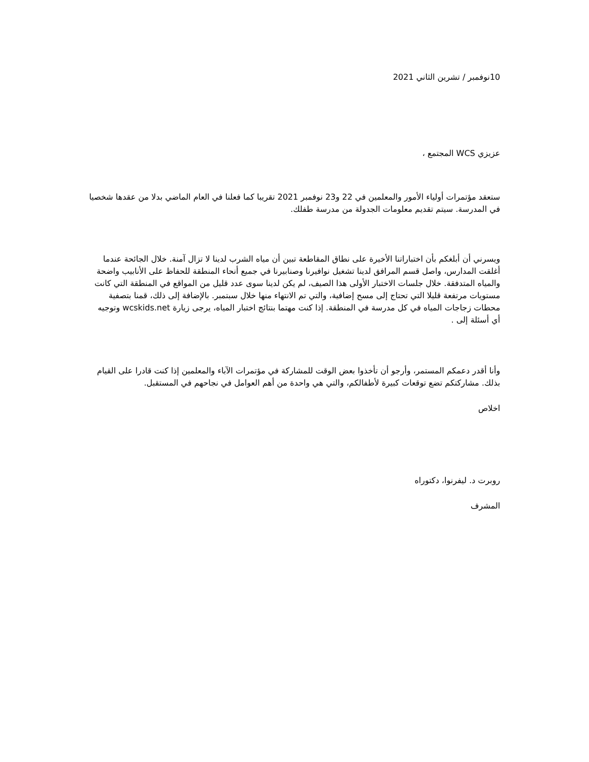10نوفمبر / تشرين الثاني 2021
عزيزي WCS المجتمع ،
ستعقد مؤتمرات أولياء الأمور والمعلمين في 22 و23 نوفمبر 2021 تقريبا كما فعلنا في العام الماضي بدلا من عقدها شخصيا في المدرسة. سيتم تقديم معلومات الجدولة من مدرسة طفلك.
ويسرني أن أبلغكم بأن اختباراتنا الأخيرة على نطاق المقاطعة تبين أن مياه الشرب لدينا لا تزال آمنة. خلال الجائحة عندما أغلقت المدارس، واصل قسم المرافق لدينا تشغيل نوافيرنا وصنابيرنا في جميع أنحاء المنطقة للحفاظ على الأنابيب واضحة والمياه المتدفقة. خلال جلسات الاختبار الأولى هذا الصيف، لم يكن لدينا سوى عدد قليل من المواقع في المنطقة التي كانت مستويات مرتفعة قليلا التي تحتاج إلى مسح إضافية، والتي تم الانتهاء منها خلال سبتمبر. بالإضافة إلى ذلك، قمنا بتصفية محطات زجاجات المياه في كل مدرسة في المنطقة. إذا كنت مهتما بنتائج اختبار المياه، يرجى زيارة wcskids.net وتوجيه أي أسئلة إلى .
وأنا أقدر دعمكم المستمر، وأرجو أن تأخذوا بعض الوقت للمشاركة في مؤتمرات الآباء والمعلمين إذا كنت قادرا على القيام بذلك. مشاركتكم تضع توقعات كبيرة لأطفالكم، والتي هي واحدة من أهم العوامل في نجاحهم في المستقبل.
اخلاص
روبرت د. ليفرنوا، دكتوراه
المشرف